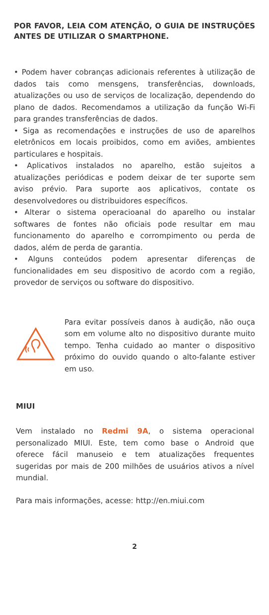POR FAVOR, LEIA COM ATENÇÃO, O GUIA DE INSTRUÇÕES ANTES DE UTILIZAR O SMARTPHONE.
• Podem haver cobranças adicionais referentes à utilização de dados tais como mensgens, transferências, downloads, atualizações ou uso de serviços de localização, dependendo do plano de dados. Recomendamos a utilização da função Wi-Fi para grandes transferências de dados.
• Siga as recomendações e instruções de uso de aparelhos eletrônicos em locais proibidos, como em aviões, ambientes particulares e hospitais.
• Aplicativos instalados no aparelho, estão sujeitos a atualizações periódicas e podem deixar de ter suporte sem aviso prévio. Para suporte aos aplicativos, contate os desenvolvedores ou distribuidores específicos.
• Alterar o sistema operacioanal do aparelho ou instalar softwares de fontes não oficiais pode resultar em mau funcionamento do aparelho e corrompimento ou perda de dados, além de perda de garantia.
• Alguns conteúdos podem apresentar diferenças de funcionalidades em seu dispositivo de acordo com a região, provedor de serviços ou software do dispositivo.
Para evitar possíveis danos à audição, não ouça som em volume alto no dispositivo durante muito tempo. Tenha cuidado ao manter o dispositivo próximo do ouvido quando o alto-falante estiver em uso.
MIUI
Vem instalado no Redmi 9A, o sistema operacional personalizado MIUI. Este, tem como base o Android que oferece fácil manuseio e tem atualizações frequentes sugeridas por mais de 200 milhões de usuários ativos a nível mundial.
Para mais informações, acesse: http://en.miui.com
2